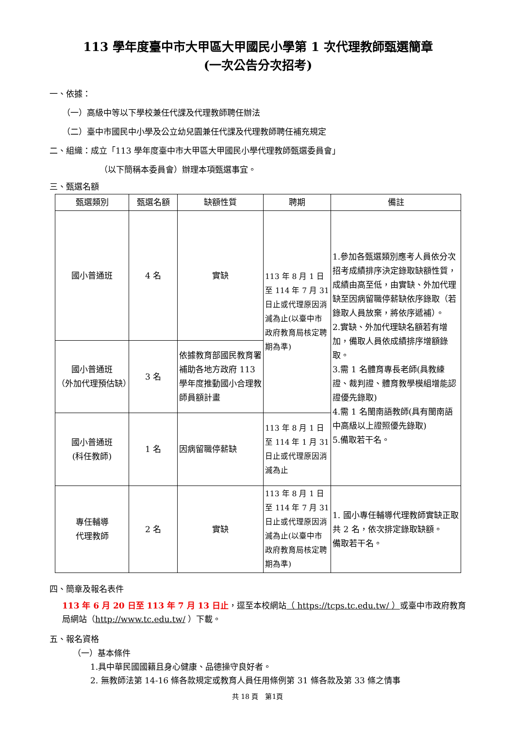113 學年度臺中市大甲區大甲國民小學第 1 次代理教師甄選簡章
(一次公告分次招考)
一、依據：
（一）高級中等以下學校兼任代課及代理教師聘任辦法
（二）臺中市國民中小學及公立幼兒園兼任代課及代理教師聘任補充規定
二、組織：成立「113 學年度臺中市大甲區大甲國民小學代理教師甄選委員會」
（以下簡稱本委員會）辦理本項甄選事宜。
三、甄選名額
| 甄選類別 | 甄選名額 | 缺額性質 | 聘期 | 備註 |
| --- | --- | --- | --- | --- |
| 國小普通班 | 4 名 | 實缺 | 113 年 8 月 1 日至 114 年 7 月 31 日止或代理原因消滅為止(以臺中市政府教育局核定聘期為準) | 1.參加各甄選類別應考人員依分次招考成績排序決定錄取缺額性質，成績由高至低，由實缺、外加代理缺至因病留職停薪缺依序錄取（若錄取人員放棄，將依序遞補）。 2.實缺、外加代理缺名額若有增加，備取人員依成績排序增額錄取。 3.需 1 名體育專長老師(具教練證、裁判證、體育教學模組增能認證優先錄取) 4.需 1 名閩南語教師(具有閩南語中高級以上證照優先錄取) 5.備取若干名。 |
| 國小普通班 （外加代理預估缺） | 3 名 | 依據教育部國民教育署補助各地方政府 113 學年度推動國小合理教師員額計畫 | | |
| 國小普通班 (科任教師) | 1 名 | 因病留職停薪缺 | 113 年 8 月 1 日至 114 年 1 月 31 日止或代理原因消滅為止 | |
| 專任輔導 代理教師 | 2 名 | 實缺 | 113 年 8 月 1 日至 114 年 7 月 31 日止或代理原因消滅為止(以臺中市政府教育局核定聘期為準) | 1. 國小專任輔導代理教師實缺正取共 2 名，依次排定錄取缺額。 備取若干名。 |
四、簡章及報名表件
113 年 6 月 20 日至 113 年 7 月 13 日止，逕至本校網站（ https://tcps.tc.edu.tw/ ）或臺中市政府教育局網站（http://www.tc.edu.tw/ ）下載。
五、報名資格
（一）基本條件
1.具中華民國國籍且身心健康、品德操守良好者。
2. 無教師法第 14-16 條各款規定或教育人員任用條例第 31 條各款及第 33 條之情事
共 18 頁　第1頁